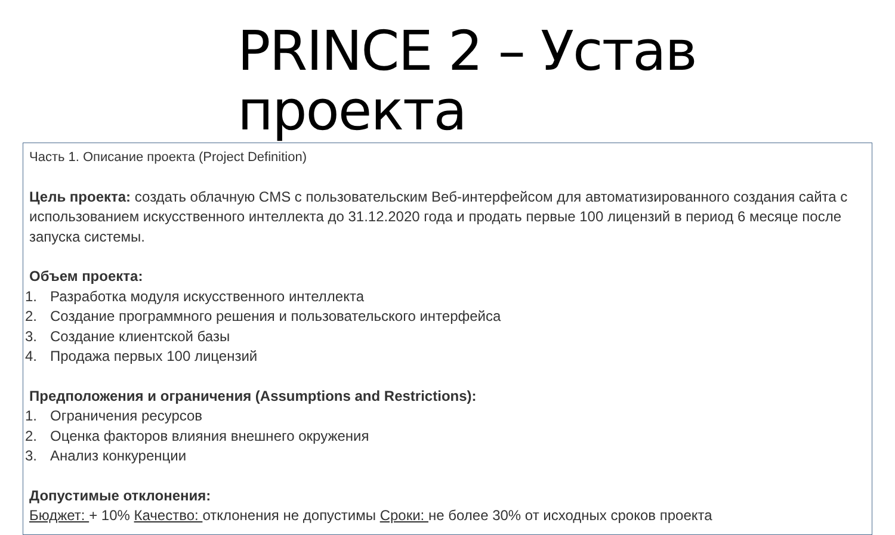PRINCE 2 – Устав проекта
Часть 1. Описание проекта (Project Definition)
Цель проекта: создать облачную CMS с пользовательским Веб-интерфейсом для автоматизированного создания сайта с использованием искусственного интеллекта до 31.12.2020 года и продать первые 100 лицензий в период 6 месяце после запуска системы.
Объем проекта:
1. Разработка модуля искусственного интеллекта
2. Создание программного решения и пользовательского интерфейса
3. Создание клиентской базы
4. Продажа первых 100 лицензий
Предположения и ограничения (Assumptions and Restrictions):
1. Ограничения ресурсов
2. Оценка факторов влияния внешнего окружения
3. Анализ конкуренции
Допустимые отклонения:
Бюджет: + 10% Качество: отклонения не допустимы Сроки: не более 30% от исходных сроков проекта